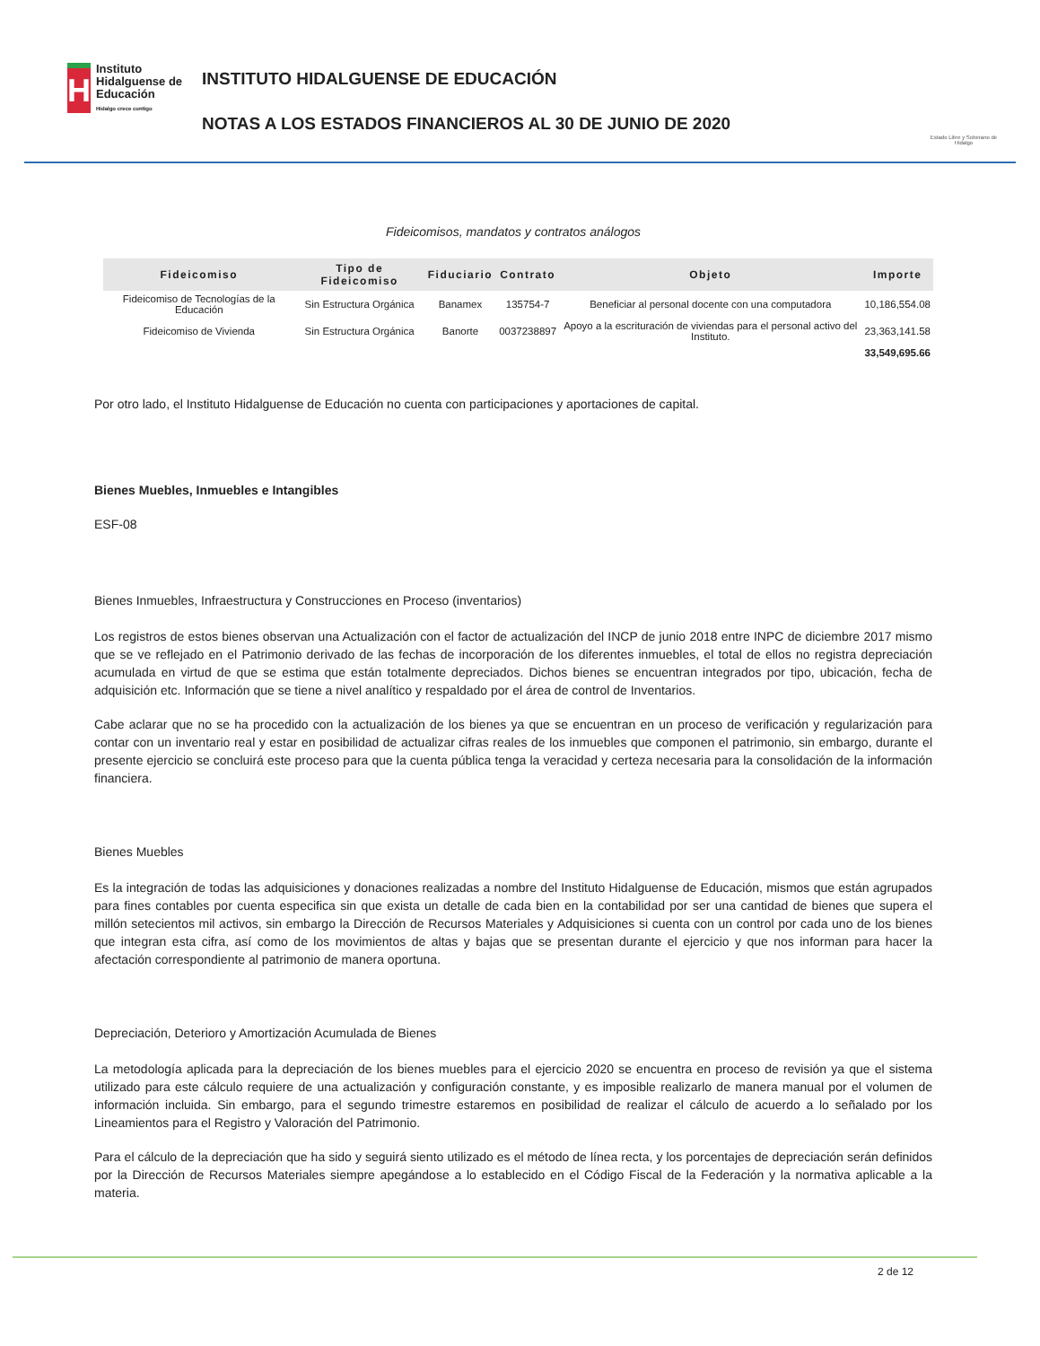H
Instituto Hidalguense de Educación
Hidalgo crece contigo
INSTITUTO HIDALGUENSE DE EDUCACIÓN
NOTAS A LOS ESTADOS FINANCIEROS AL 30 DE JUNIO DE 2020
Estado Libre y Soberano de Hidalgo
Fideicomisos, mandatos y contratos análogos
| Fideicomiso | Tipo de Fideicomiso | Fiduciario | Contrato | Objeto | Importe |
| --- | --- | --- | --- | --- | --- |
| Fideicomiso de Tecnologías de la Educación | Sin Estructura Orgánica | Banamex | 135754-7 | Beneficiar al personal docente con una computadora | 10,186,554.08 |
| Fideicomiso de Vivienda | Sin Estructura Orgánica | Banorte | 0037238897 | Apoyo a la escrituración de viviendas para el personal activo del Instituto. | 23,363,141.58 |
| | | | | | 33,549,695.66 |
Por otro lado, el Instituto Hidalguense de Educación no cuenta con participaciones y aportaciones de capital.
Bienes Muebles, Inmuebles e Intangibles
ESF-08
Bienes Inmuebles, Infraestructura y Construcciones en Proceso (inventarios)
Los registros de estos bienes observan una Actualización con el factor de actualización del INCP de junio 2018 entre INPC de diciembre 2017 mismo que se ve reflejado en el Patrimonio derivado de las fechas de incorporación de los diferentes inmuebles, el total de ellos no registra depreciación acumulada en virtud de que se estima que están totalmente depreciados. Dichos bienes se encuentran integrados por tipo, ubicación, fecha de adquisición etc. Información que se tiene a nivel analítico y respaldado por el área de control de Inventarios.
Cabe aclarar que no se ha procedido con la actualización de los bienes ya que se encuentran en un proceso de verificación y regularización para contar con un inventario real y estar en posibilidad de actualizar cifras reales de los inmuebles que componen el patrimonio, sin embargo, durante el presente ejercicio se concluirá este proceso para que la cuenta pública tenga la veracidad y certeza necesaria para la consolidación de la información financiera.
Bienes Muebles
Es la integración de todas las adquisiciones y donaciones realizadas a nombre del Instituto Hidalguense de Educación, mismos que están agrupados para fines contables por cuenta especifica sin que exista un detalle de cada bien en la contabilidad por ser una cantidad de bienes que supera el millón setecientos mil activos, sin embargo la Dirección de Recursos Materiales y Adquisiciones si cuenta con un control por cada uno de los bienes que integran esta cifra, así como de los movimientos de altas y bajas que se presentan durante el ejercicio y que nos informan para hacer la afectación correspondiente al patrimonio de manera oportuna.
Depreciación, Deterioro y Amortización Acumulada de Bienes
La metodología aplicada para la depreciación de los bienes muebles para el ejercicio 2020 se encuentra en proceso de revisión ya que el sistema utilizado para este cálculo requiere de una actualización y configuración constante, y es imposible realizarlo de manera manual por el volumen de información incluida. Sin embargo, para el segundo trimestre estaremos en posibilidad de realizar el cálculo de acuerdo a lo señalado por los Lineamientos para el Registro y Valoración del Patrimonio.
Para el cálculo de la depreciación que ha sido y seguirá siento utilizado es el método de línea recta, y los porcentajes de depreciación serán definidos por la Dirección de Recursos Materiales siempre apegándose a lo establecido en el Código Fiscal de la Federación y la normativa aplicable a la materia.
2 de 12